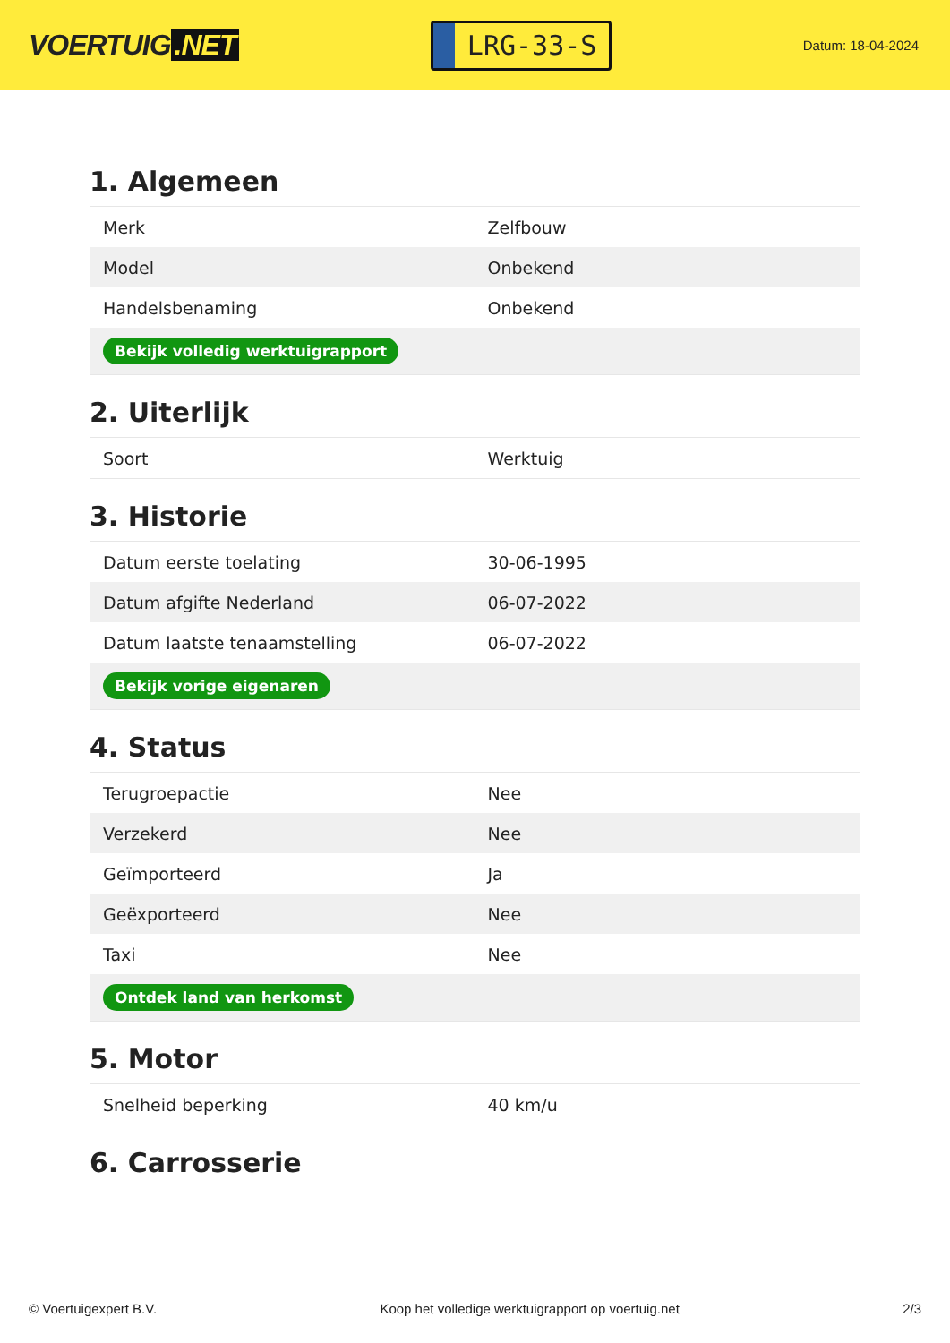VOERTUIG.NET
LRG-33-S
Datum: 18-04-2024
1. Algemeen
| Merk | Zelfbouw |
| Model | Onbekend |
| Handelsbenaming | Onbekend |
| Bekijk volledig werktuigrapport | |
2. Uiterlijk
| Soort | Werktuig |
3. Historie
| Datum eerste toelating | 30-06-1995 |
| Datum afgifte Nederland | 06-07-2022 |
| Datum laatste tenaamstelling | 06-07-2022 |
| Bekijk vorige eigenaren | |
4. Status
| Terugroepactie | Nee |
| Verzekerd | Nee |
| Geïmporteerd | Ja |
| Geëxporteerd | Nee |
| Taxi | Nee |
| Ontdek land van herkomst | |
5. Motor
| Snelheid beperking | 40 km/u |
6. Carrosserie
© Voertuigexpert B.V. Koop het volledige werktuigrapport op voertuig.net 2/3